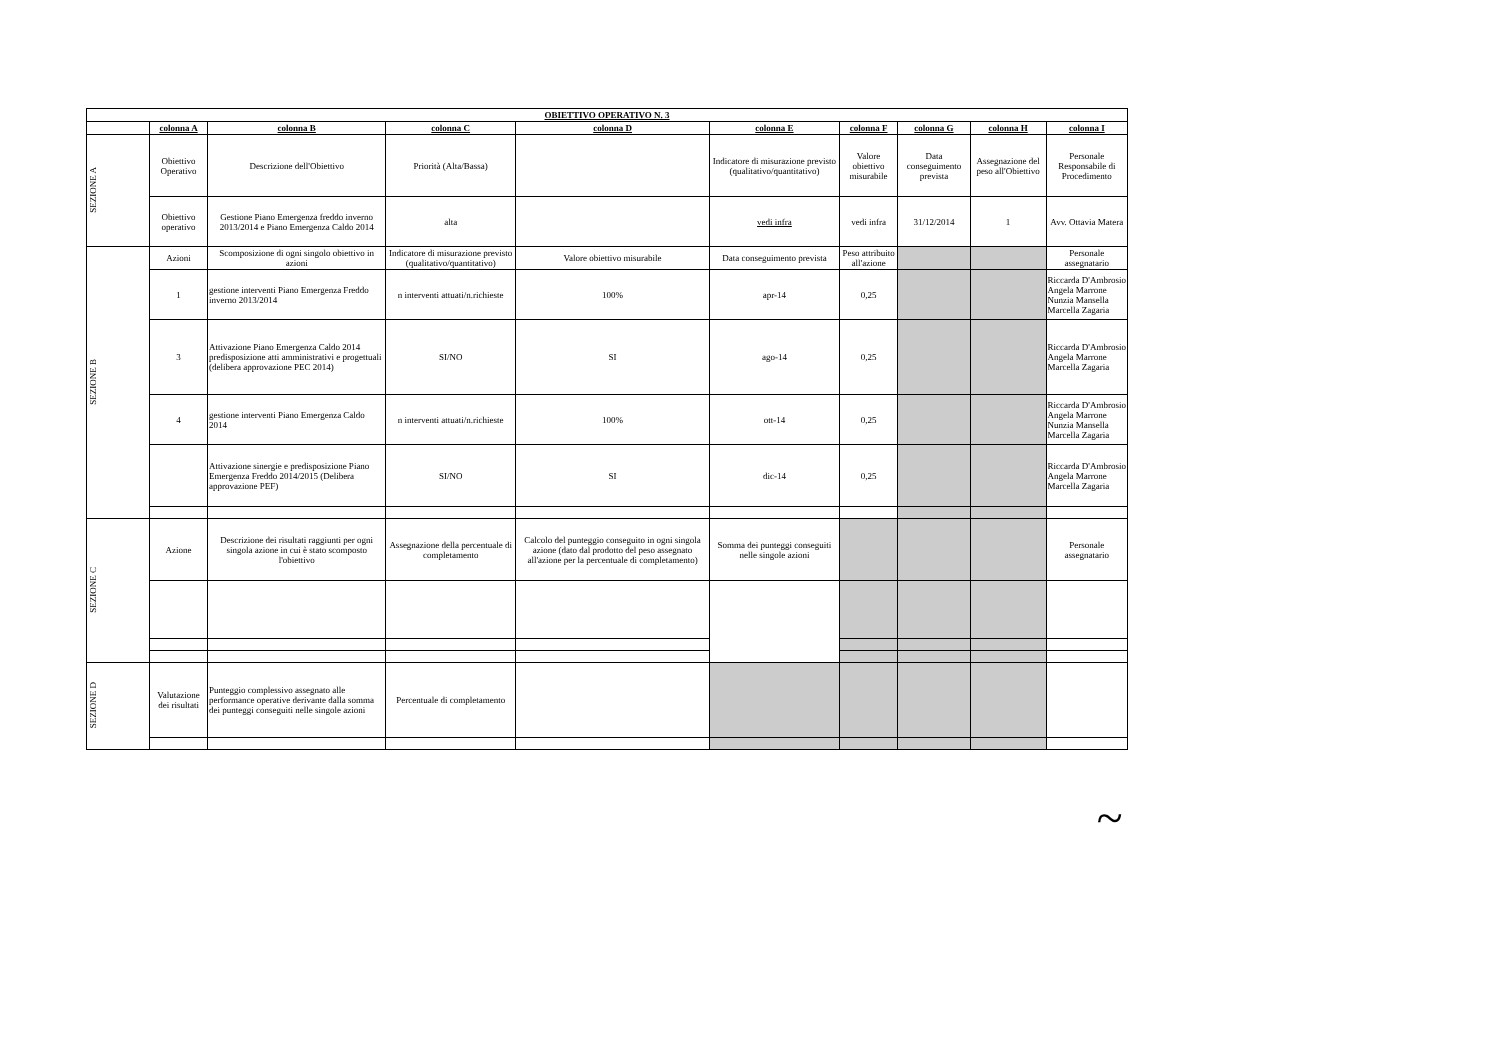| OBIETTIVO OPERATIVO N. 3 | | | | | | | | | |
| --- | --- | --- | --- | --- | --- | --- | --- | --- | --- |
| | colonna A | colonna B | colonna C | colonna D | colonna E | colonna F | colonna G | colonna H | colonna I |
| SEZIONE A | Obiettivo Operativo | Descrizione dell'Obiettivo | Priorità (Alta/Bassa) | | Indicatore di misurazione previsto (qualitativo/quantitativo) | Valore obiettivo misurabile | Data conseguimento prevista | Assegnazione del peso all'Obiettivo | Personale Responsabile di Procedimento |
| | Obiettivo operativo | Gestione Piano Emergenza freddo inverno 2013/2014 e Piano Emergenza Caldo 2014 | alta | | vedi infra | vedi infra | 31/12/2014 | 1 | Avv. Ottavia Matera |
| SEZIONE B | Azioni | Scomposizione di ogni singolo obiettivo in azioni | Indicatore di misurazione previsto (qualitativo/quantitativo) | Valore obiettivo misurabile | Data conseguimento prevista | Peso attribuito all'azione | | | Personale assegnatario |
| | 1 | gestione interventi Piano Emergenza Freddo inverno 2013/2014 | n interventi attuati/n.richieste | 100% | apr-14 | 0,25 | | | Riccarda D'Ambrosio Angela Marrone Nunzia Mansella Marcella Zagaria |
| | 3 | Attivazione Piano Emergenza Caldo 2014 predisposizione atti amministrativi e progettuali (delibera approvazione PEC 2014) | SI/NO | SI | ago-14 | 0,25 | | | Riccarda D'Ambrosio Angela Marrone Marcella Zagaria |
| | 4 | gestione interventi Piano Emergenza Caldo 2014 | n interventi attuati/n.richieste | 100% | ott-14 | 0,25 | | | Riccarda D'Ambrosio Angela Marrone Nunzia Mansella Marcella Zagaria |
| | | Attivazione sinergie e predisposizione Piano Emergenza Freddo 2014/2015 (Delibera approvazione PEF) | SI/NO | SI | dic-14 | 0,25 | | | Riccarda D'Ambrosio Angela Marrone Marcella Zagaria |
| SEZIONE C | Azione | Descrizione dei risultati raggiunti per ogni singola azione in cui è stato scomposto l'obiettivo | Assegnazione della percentuale di completamento | Calcolo del punteggio conseguito in ogni singola azione (dato dal prodotto del peso assegnato all'azione per la percentuale di completamento) | Somma dei punteggi conseguiti nelle singole azioni | | | | Personale assegnatario |
| SEZIONE D | Valutazione dei risultati | Punteggio complessivo assegnato alle performance operative derivante dalla somma dei punteggi conseguiti nelle singole azioni | Percentuale di completamento | | | | | | |
~